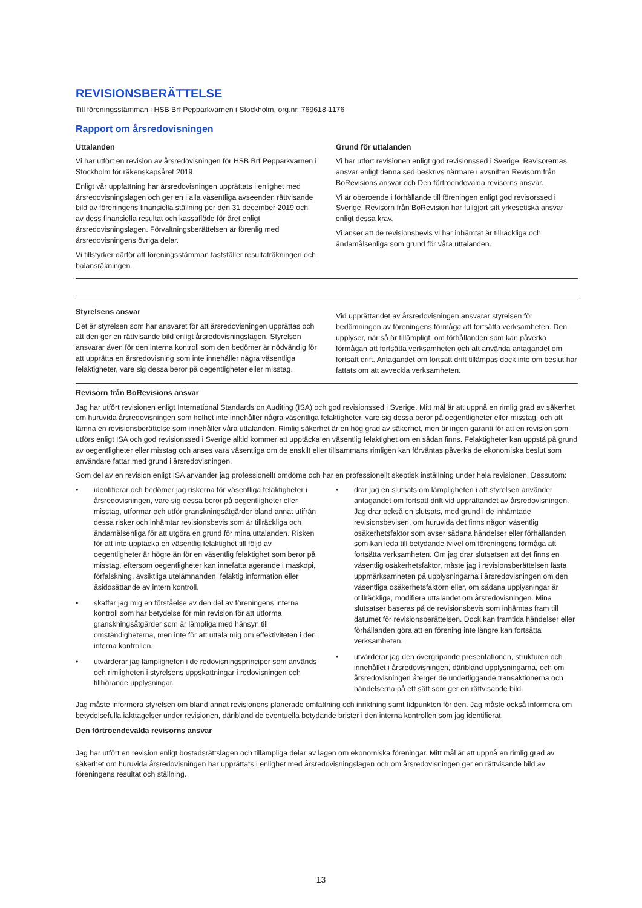REVISIONSBERÄTTELSE
Till föreningsstämman i HSB Brf Pepparkvarnen i Stockholm, org.nr. 769618-1176
Rapport om årsredovisningen
Uttalanden
Vi har utfört en revision av årsredovisningen för HSB Brf Pepparkvarnen i Stockholm för räkenskapsåret 2019.
Enligt vår uppfattning har årsredovisningen upprättats i enlighet med årsredovisningslagen och ger en i alla väsentliga avseenden rättvisande bild av föreningens finansiella ställning per den 31 december 2019 och av dess finansiella resultat och kassaflöde för året enligt årsredovisningslagen. Förvaltningsberättelsen är förenlig med årsredovisningens övriga delar.
Vi tillstyrker därför att föreningsstämman fastställer resultaträkningen och balansräkningen.
Grund för uttalanden
Vi har utfört revisionen enligt god revisionssed i Sverige. Revisorernas ansvar enligt denna sed beskrivs närmare i avsnitten Revisorn från BoRevisions ansvar och Den förtroendevalda revisorns ansvar.
Vi är oberoende i förhållande till föreningen enligt god revisorssed i Sverige. Revisorn från BoRevision har fullgjort sitt yrkesetiska ansvar enligt dessa krav.
Vi anser att de revisionsbevis vi har inhämtat är tillräckliga och ändamålsenliga som grund för våra uttalanden.
Styrelsens ansvar
Det är styrelsen som har ansvaret för att årsredovisningen upprättas och att den ger en rättvisande bild enligt årsredovisningslagen. Styrelsen ansvarar även för den interna kontroll som den bedömer är nödvändig för att upprätta en årsredovisning som inte innehåller några väsentliga felaktigheter, vare sig dessa beror på oegentligheter eller misstag.
Vid upprättandet av årsredovisningen ansvarar styrelsen för bedömningen av föreningens förmåga att fortsätta verksamheten. Den upplyser, när så är tillämpligt, om förhållanden som kan påverka förmågan att fortsätta verksamheten och att använda antagandet om fortsatt drift. Antagandet om fortsatt drift tillämpas dock inte om beslut har fattats om att avveckla verksamheten.
Revisorn från BoRevisions ansvar
Jag har utfört revisionen enligt International Standards on Auditing (ISA) och god revisionssed i Sverige. Mitt mål är att uppnå en rimlig grad av säkerhet om huruvida årsredovisningen som helhet inte innehåller några väsentliga felaktigheter, vare sig dessa beror på oegentligheter eller misstag, och att lämna en revisionsberättelse som innehåller våra uttalanden. Rimlig säkerhet är en hög grad av säkerhet, men är ingen garanti för att en revision som utförs enligt ISA och god revisionssed i Sverige alltid kommer att upptäcka en väsentlig felaktighet om en sådan finns. Felaktigheter kan uppstå på grund av oegentligheter eller misstag och anses vara väsentliga om de enskilt eller tillsammans rimligen kan förväntas påverka de ekonomiska beslut som användare fattar med grund i årsredovisningen.
Som del av en revision enligt ISA använder jag professionellt omdöme och har en professionellt skeptisk inställning under hela revisionen. Dessutom:
• identifierar och bedömer jag riskerna för väsentliga felaktigheter i årsredovisningen, vare sig dessa beror på oegentligheter eller misstag, utformar och utför granskningsåtgärder bland annat utifrån dessa risker och inhämtar revisionsbevis som är tillräckliga och ändamålsenliga för att utgöra en grund för mina uttalanden. Risken för att inte upptäcka en väsentlig felaktighet till följd av oegentligheter är högre än för en väsentlig felaktighet som beror på misstag, eftersom oegentligheter kan innefatta agerande i maskopi, förfalskning, avsiktliga utelämnanden, felaktig information eller åsidosättande av intern kontroll.
• skaffar jag mig en förståelse av den del av föreningens interna kontroll som har betydelse för min revision för att utforma granskningsåtgärder som är lämpliga med hänsyn till omständigheterna, men inte för att uttala mig om effektiviteten i den interna kontrollen.
• utvärderar jag lämpligheten i de redovisningsprinciper som används och rimligheten i styrelsens uppskattningar i redovisningen och tillhörande upplysningar.
• drar jag en slutsats om lämpligheten i att styrelsen använder antagandet om fortsatt drift vid upprättandet av årsredovisningen. Jag drar också en slutsats, med grund i de inhämtade revisionsbevisen, om huruvida det finns någon väsentlig osäkerhetsfaktor som avser sådana händelser eller förhållanden som kan leda till betydande tvivel om föreningens förmåga att fortsätta verksamheten. Om jag drar slutsatsen att det finns en väsentlig osäkerhetsfaktor, måste jag i revisionsberättelsen fästa uppmärksamheten på upplysningarna i årsredovisningen om den väsentliga osäkerhetsfaktorn eller, om sådana upplysningar är otillräckliga, modifiera uttalandet om årsredovisningen. Mina slutsatser baseras på de revisionsbevis som inhämtas fram till datumet för revisionsberättelsen. Dock kan framtida händelser eller förhållanden göra att en förening inte längre kan fortsätta verksamheten.
• utvärderar jag den övergripande presentationen, strukturen och innehållet i årsredovisningen, däribland upplysningarna, och om årsredovisningen återger de underliggande transaktionerna och händelserna på ett sätt som ger en rättvisande bild.
Jag måste informera styrelsen om bland annat revisionens planerade omfattning och inriktning samt tidpunkten för den. Jag måste också informera om betydelsefulla iakttagelser under revisionen, däribland de eventuella betydande brister i den interna kontrollen som jag identifierat.
Den förtroendevalda revisorns ansvar
Jag har utfört en revision enligt bostadsrättslagen och tillämpliga delar av lagen om ekonomiska föreningar. Mitt mål är att uppnå en rimlig grad av säkerhet om huruvida årsredovisningen har upprättats i enlighet med årsredovisningslagen och om årsredovisningen ger en rättvisande bild av föreningens resultat och ställning.
13